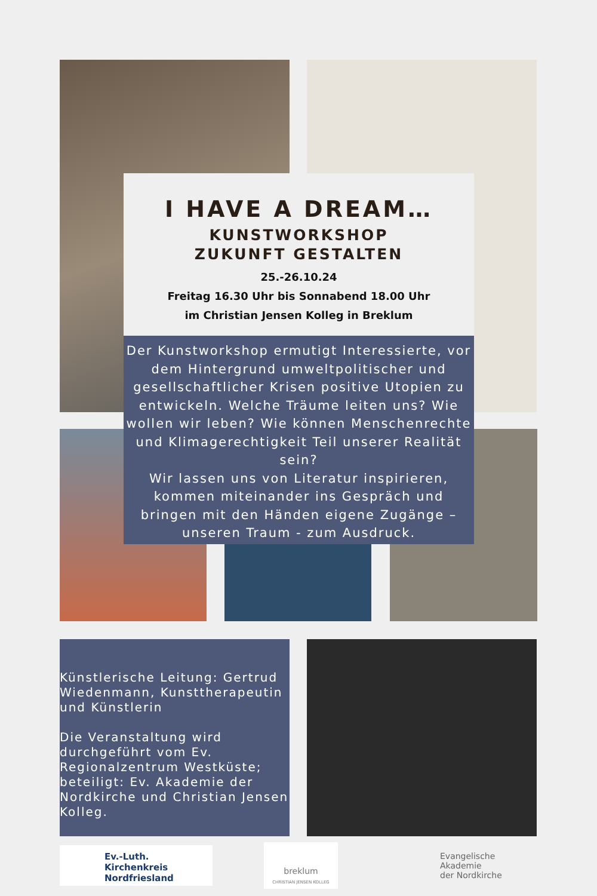I HAVE A DREAM…
KUNSTWORKSHOP
ZUKUNFT GESTALTEN
25.-26.10.24
Freitag 16.30 Uhr bis Sonnabend 18.00 Uhr
im Christian Jensen Kolleg in Breklum
Der Kunstworkshop ermutigt Interessierte, vor dem Hintergrund umweltpolitischer und gesellschaftlicher Krisen positive Utopien zu entwickeln. Welche Träume leiten uns? Wie wollen wir leben? Wie können Menschenrechte und Klimagerechtigkeit Teil unserer Realität sein?
Wir lassen uns von Literatur inspirieren, kommen miteinander ins Gespräch und bringen mit den Händen eigene Zugänge – unseren Traum - zum Ausdruck.
Künstlerische Leitung: Gertrud Wiedenmann, Kunsttherapeutin und Künstlerin
Die Veranstaltung wird durchgeführt vom Ev. Regionalzentrum Westküste; beteiligt: Ev. Akademie der Nordkirche und Christian Jensen Kolleg.
Ev.-Luth. Kirchenkreis
Nordfriesland
breklum
CHRISTIAN JENSEN KOLLEG
Evangelische Akademie
der Nordkirche